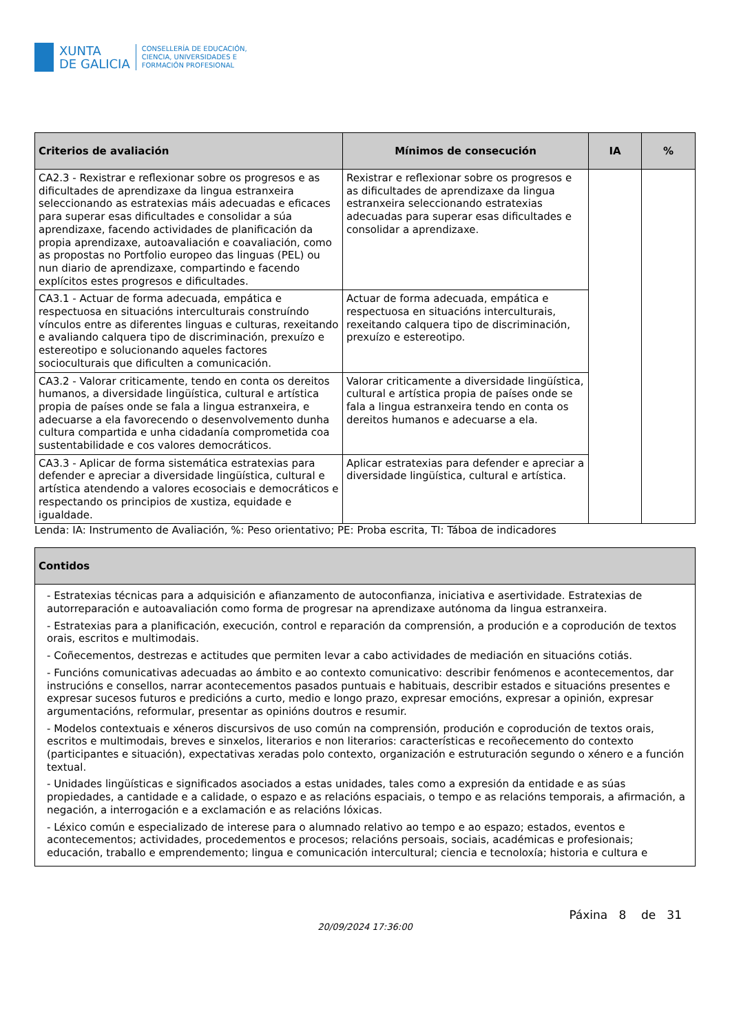XUNTA
DE GALICIA
CONSELLERÍA DE EDUCACIÓN,
CIENCIA, UNIVERSIDADES E
FORMACIÓN PROFESIONAL
| Criterios de avaliación | Mínimos de consecución | IA | % |
| --- | --- | --- | --- |
| CA2.3 - Rexistrar e reflexionar sobre os progresos e as dificultades de aprendizaxe da lingua estranxeira seleccionando as estratexias máis adecuadas e eficaces para superar esas dificultades e consolidar a súa aprendizaxe, facendo actividades de planificación da propia aprendizaxe, autoavaliación e coavaliación, como as propostas no Portfolio europeo das linguas (PEL) ou nun diario de aprendizaxe, compartindo e facendo explícitos estes progresos e dificultades. | Rexistrar e reflexionar sobre os progresos e as dificultades de aprendizaxe da lingua estranxeira seleccionando estratexias adecuadas para superar esas dificultades e consolidar a aprendizaxe. | | |
| CA3.1 - Actuar de forma adecuada, empática e respectuosa en situacións interculturais construíndo vínculos entre as diferentes linguas e culturas, rexeitando e avaliando calquera tipo de discriminación, prexuízo e estereotipo e solucionando aqueles factores socioculturais que dificulten a comunicación. | Actuar de forma adecuada, empática e respectuosa en situacións interculturais, rexeitando calquera tipo de discriminación, prexuízo e estereotipo. | | |
| CA3.2 - Valorar criticamente, tendo en conta os dereitos humanos, a diversidade lingüística, cultural e artística propia de países onde se fala a lingua estranxeira, e adecuarse a ela favorecendo o desenvolvemento dunha cultura compartida e unha cidadanía comprometida coa sustentabilidade e cos valores democráticos. | Valorar criticamente a diversidade lingüística, cultural e artística propia de países onde se fala a lingua estranxeira tendo en conta os dereitos humanos e adecuarse a ela. | | |
| CA3.3 - Aplicar de forma sistemática estratexias para defender e apreciar a diversidade lingüística, cultural e artística atendendo a valores ecosociais e democráticos e respectando os principios de xustiza, equidade e igualdade. | Aplicar estratexias para defender e apreciar a diversidade lingüística, cultural e artística. | | |
Lenda: IA: Instrumento de Avaliación, %: Peso orientativo; PE: Proba escrita, TI: Táboa de indicadores
| Contidos |
| --- |
| - Estratexias técnicas para a adquisición e afianzamento de autoconfianza, iniciativa e asertividade. Estratexias de autorreparación e autoavaliación como forma de progresar na aprendizaxe autónoma da lingua estranxeira. - Estratexias para a planificación, execución, control e reparación da comprensión, a produción e a coprodución de textos orais, escritos e multimodais. - Coñecementos, destrezas e actitudes que permiten levar a cabo actividades de mediación en situacións cotiás. - Funcións comunicativas adecuadas ao ámbito e ao contexto comunicativo: describir fenómenos e acontecementos, dar instrucións e consellos, narrar acontecementos pasados puntuais e habituais, describir estados e situacións presentes e expresar sucesos futuros e predicións a curto, medio e longo prazo, expresar emocións, expresar a opinión, expresar argumentacións, reformular, presentar as opinións doutros e resumir. - Modelos contextuais e xéneros discursivos de uso común na comprensión, produción e coprodución de textos orais, escritos e multimodais, breves e sinxelos, literarios e non literarios: características e recoñecemento do contexto (participantes e situación), expectativas xeradas polo contexto, organización e estruturación segundo o xénero e a función textual. - Unidades lingüísticas e significados asociados a estas unidades, tales como a expresión da entidade e as súas propiedades, a cantidade e a calidade, o espazo e as relacións espaciais, o tempo e as relacións temporais, a afirmación, a negación, a interrogación e a exclamación e as relacións lóxicas. - Léxico común e especializado de interese para o alumnado relativo ao tempo e ao espazo; estados, eventos e acontecementos; actividades, procedementos e procesos; relacións persoais, sociais, académicas e profesionais; educación, traballo e emprendemento; lingua e comunicación intercultural; ciencia e tecnoloxía; historia e cultura e |
Páxina 8 de 31
20/09/2024 17:36:00